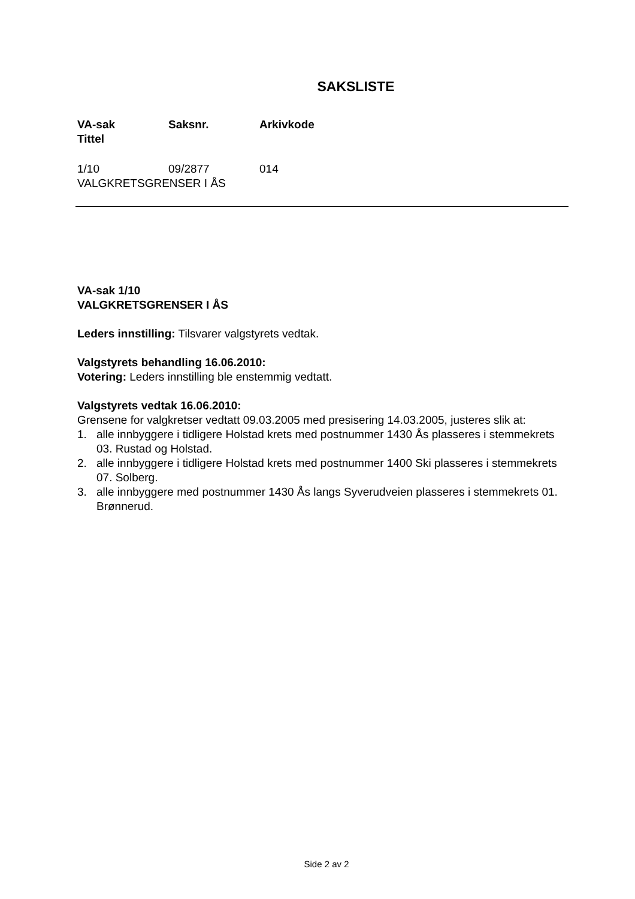SAKSLISTE
VA-sak Saksnr. Arkivkode
Tittel
1/10 09/2877 014
VALGKRETSGRENSER I ÅS
VA-sak 1/10
VALGKRETSGRENSER I ÅS
Leders innstilling: Tilsvarer valgstyrets vedtak.
Valgstyrets behandling 16.06.2010:
Votering: Leders innstilling ble enstemmig vedtatt.
Valgstyrets vedtak 16.06.2010:
Grensene for valgkretser vedtatt 09.03.2005 med presisering 14.03.2005, justeres slik at:
1. alle innbyggere i tidligere Holstad krets med postnummer 1430 Ås plasseres i stemmekrets 03. Rustad og Holstad.
2. alle innbyggere i tidligere Holstad krets med postnummer 1400 Ski plasseres i stemmekrets 07. Solberg.
3. alle innbyggere med postnummer 1430 Ås langs Syverudveien plasseres i stemmekrets 01. Brønnerud.
Side 2 av 2